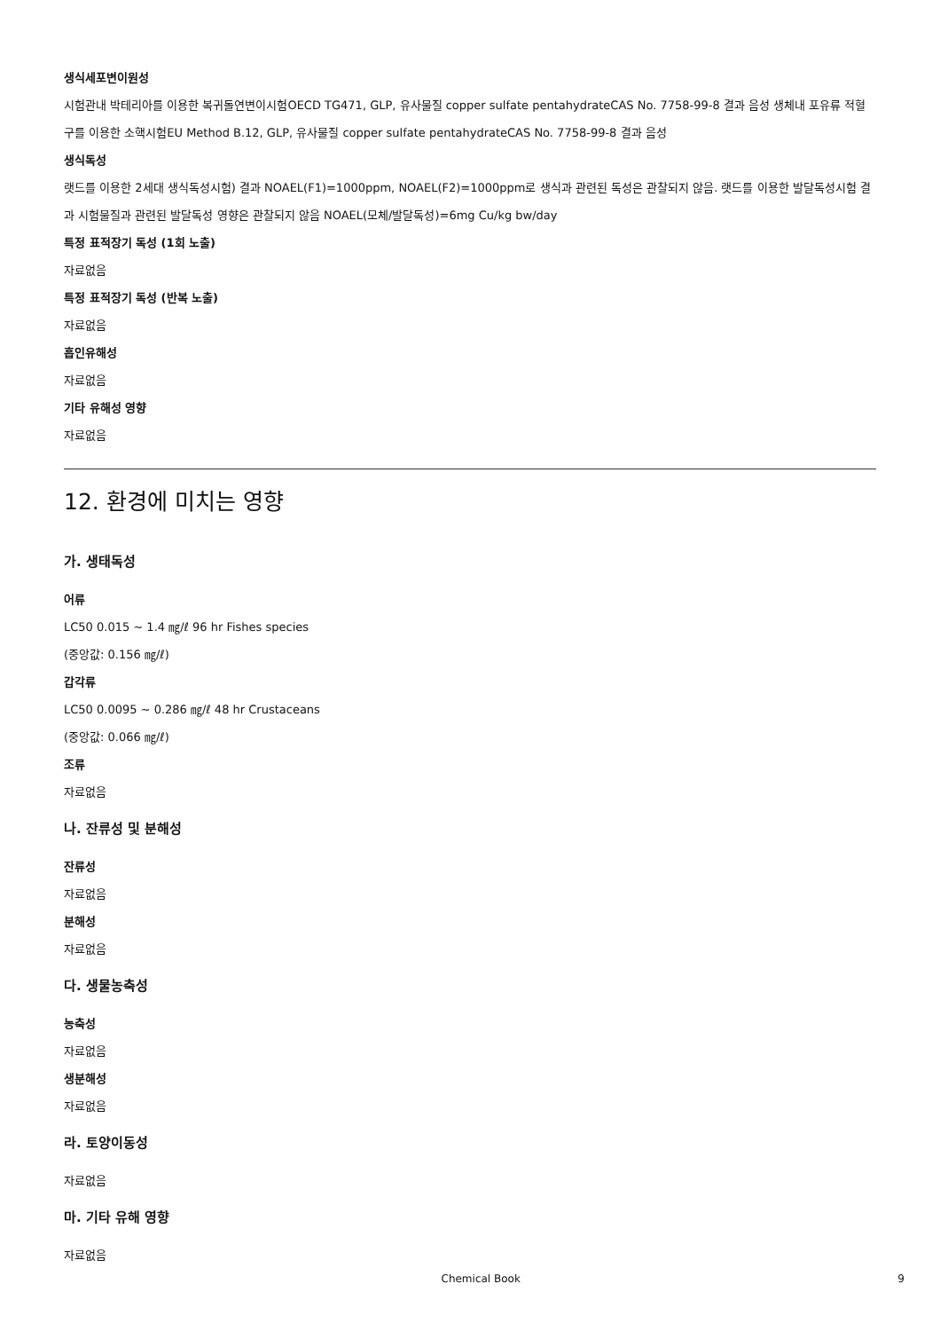생식세포변이원성
시험관내 박테리아를 이용한 복귀돌연변이시험OECD TG471, GLP, 유사물질 copper sulfate pentahydrateCAS No. 7758-99-8 결과 음성 생체내 포유류 적혈구를 이용한 소핵시험EU Method B.12, GLP, 유사물질 copper sulfate pentahydrateCAS No. 7758-99-8 결과 음성
생식독성
랫드를 이용한 2세대 생식독성시험) 결과 NOAEL(F1)=1000ppm, NOAEL(F2)=1000ppm로 생식과 관련된 독성은 관찰되지 않음. 랫드를 이용한 발달독성시험 결과 시험물질과 관련된 발달독성 영향은 관찰되지 않음 NOAEL(모체/발달독성)=6mg Cu/kg bw/day
특정 표적장기 독성 (1회 노출)
자료없음
특정 표적장기 독성 (반복 노출)
자료없음
흡인유해성
자료없음
기타 유해성 영향
자료없음
12. 환경에 미치는 영향
가. 생태독성
어류
LC50 0.015 ~ 1.4 ㎎/ℓ 96 hr Fishes species
(중앙값: 0.156 ㎎/ℓ)
갑각류
LC50 0.0095 ~ 0.286 ㎎/ℓ 48 hr Crustaceans
(중앙값: 0.066 ㎎/ℓ)
조류
자료없음
나. 잔류성 및 분해성
잔류성
자료없음
분해성
자료없음
다. 생물농축성
농축성
자료없음
생분해성
자료없음
라. 토양이동성
자료없음
마. 기타 유해 영향
자료없음
Chemical Book 9